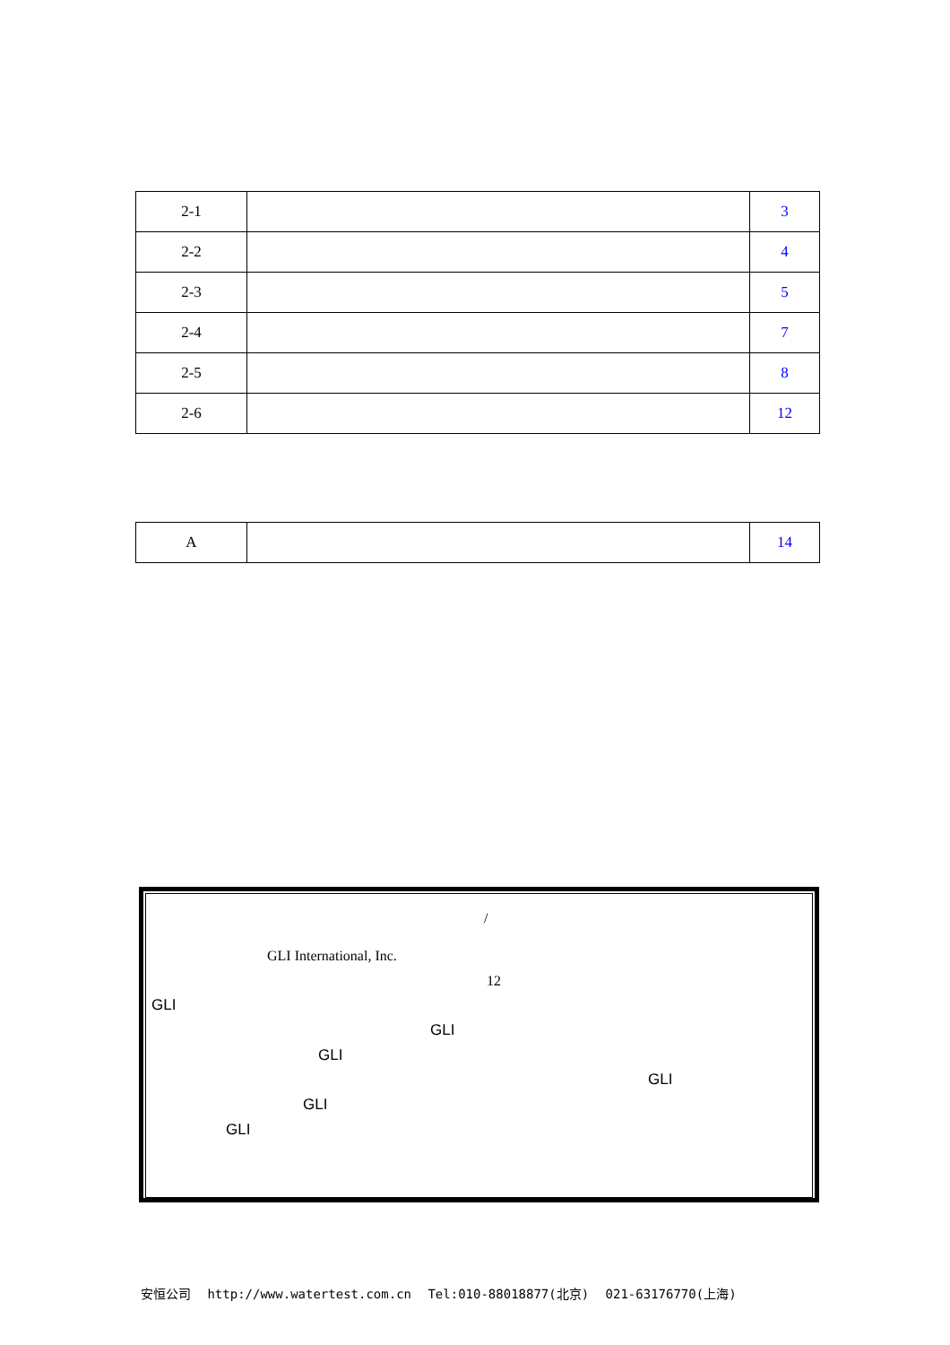| 2-1 | | 3 |
| 2-2 | | 4 |
| 2-3 | | 5 |
| 2-4 | | 7 |
| 2-5 | | 8 |
| 2-6 | | 12 |
| A | | 14 |
/
GLI International, Inc.
12
GLI
GLI
GLI
GLI
GLI
GLI
安恒公司 http://www.watertest.com.cn Tel:010-88018877(北京) 021-63176770(上海)